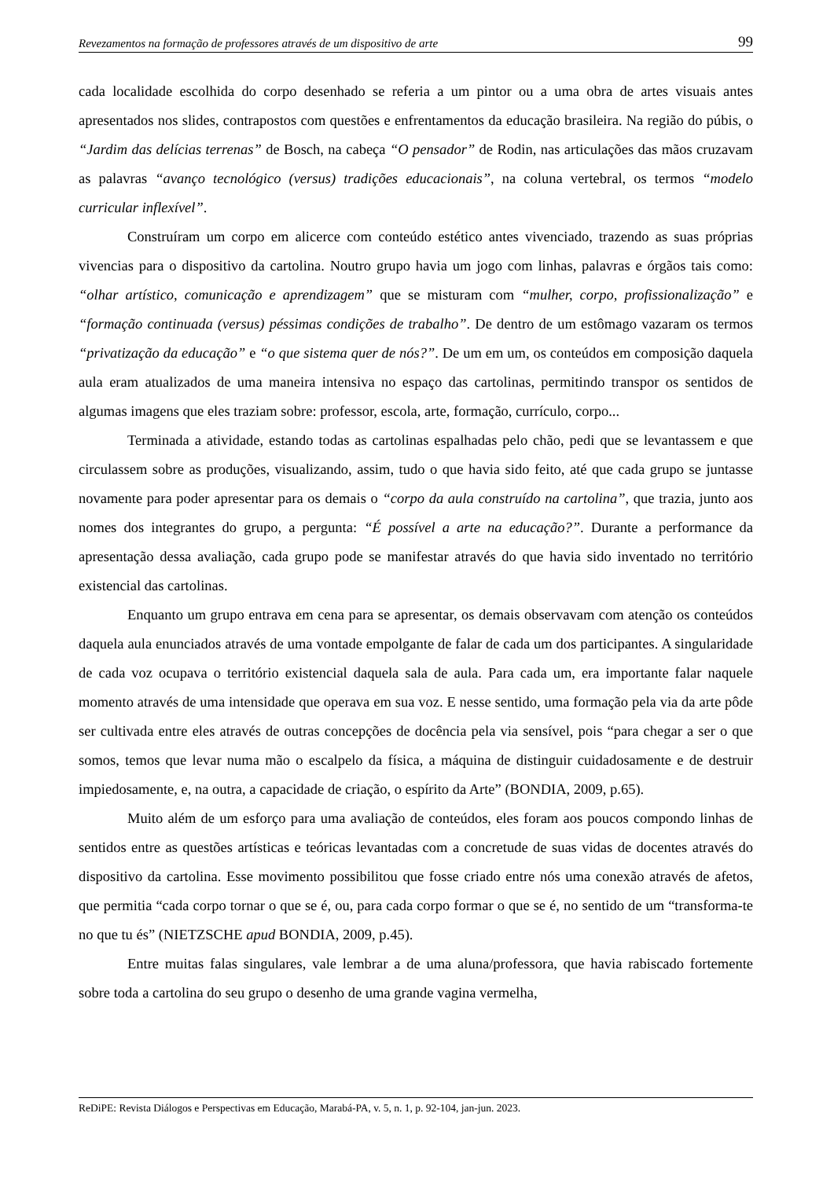Revezamentos na formação de professores através de um dispositivo de arte 99
cada localidade escolhida do corpo desenhado se referia a um pintor ou a uma obra de artes visuais antes apresentados nos slides, contrapostos com questões e enfrentamentos da educação brasileira. Na região do púbis, o “Jardim das delícias terrenas” de Bosch, na cabeça “O pensador” de Rodin, nas articulações das mãos cruzavam as palavras “avanço tecnológico (versus) tradições educacionais”, na coluna vertebral, os termos “modelo curricular inflexível”.
Construíram um corpo em alicerce com conteúdo estético antes vivenciado, trazendo as suas próprias vivencias para o dispositivo da cartolina. Noutro grupo havia um jogo com linhas, palavras e órgãos tais como: “olhar artístico, comunicação e aprendizagem” que se misturam com “mulher, corpo, profissionalização” e “formação continuada (versus) péssimas condições de trabalho”. De dentro de um estômago vazaram os termos “privatização da educação” e “o que sistema quer de nós?”. De um em um, os conteúdos em composição daquela aula eram atualizados de uma maneira intensiva no espaço das cartolinas, permitindo transpor os sentidos de algumas imagens que eles traziam sobre: professor, escola, arte, formação, currículo, corpo...
Terminada a atividade, estando todas as cartolinas espalhadas pelo chão, pedi que se levantassem e que circulassem sobre as produções, visualizando, assim, tudo o que havia sido feito, até que cada grupo se juntasse novamente para poder apresentar para os demais o “corpo da aula construído na cartolina”, que trazia, junto aos nomes dos integrantes do grupo, a pergunta: “É possível a arte na educação?”. Durante a performance da apresentação dessa avaliação, cada grupo pode se manifestar através do que havia sido inventado no território existencial das cartolinas.
Enquanto um grupo entrava em cena para se apresentar, os demais observavam com atenção os conteúdos daquela aula enunciados através de uma vontade empolgante de falar de cada um dos participantes. A singularidade de cada voz ocupava o território existencial daquela sala de aula. Para cada um, era importante falar naquele momento através de uma intensidade que operava em sua voz. E nesse sentido, uma formação pela via da arte pôde ser cultivada entre eles através de outras concepções de docência pela via sensível, pois “para chegar a ser o que somos, temos que levar numa mão o escalpelo da física, a máquina de distinguir cuidadosamente e de destruir impiedosamente, e, na outra, a capacidade de criação, o espírito da Arte” (BONDIA, 2009, p.65).
Muito além de um esforço para uma avaliação de conteúdos, eles foram aos poucos compondo linhas de sentidos entre as questões artísticas e teóricas levantadas com a concretude de suas vidas de docentes através do dispositivo da cartolina. Esse movimento possibilitou que fosse criado entre nós uma conexão através de afetos, que permitia “cada corpo tornar o que se é, ou, para cada corpo formar o que se é, no sentido de um “transforma-te no que tu és” (NIETZSCHE apud BONDIA, 2009, p.45).
Entre muitas falas singulares, vale lembrar a de uma aluna/professora, que havia rabiscado fortemente sobre toda a cartolina do seu grupo o desenho de uma grande vagina vermelha,
ReDiPE: Revista Diálogos e Perspectivas em Educação, Marabá-PA, v. 5, n. 1, p. 92-104, jan-jun. 2023.